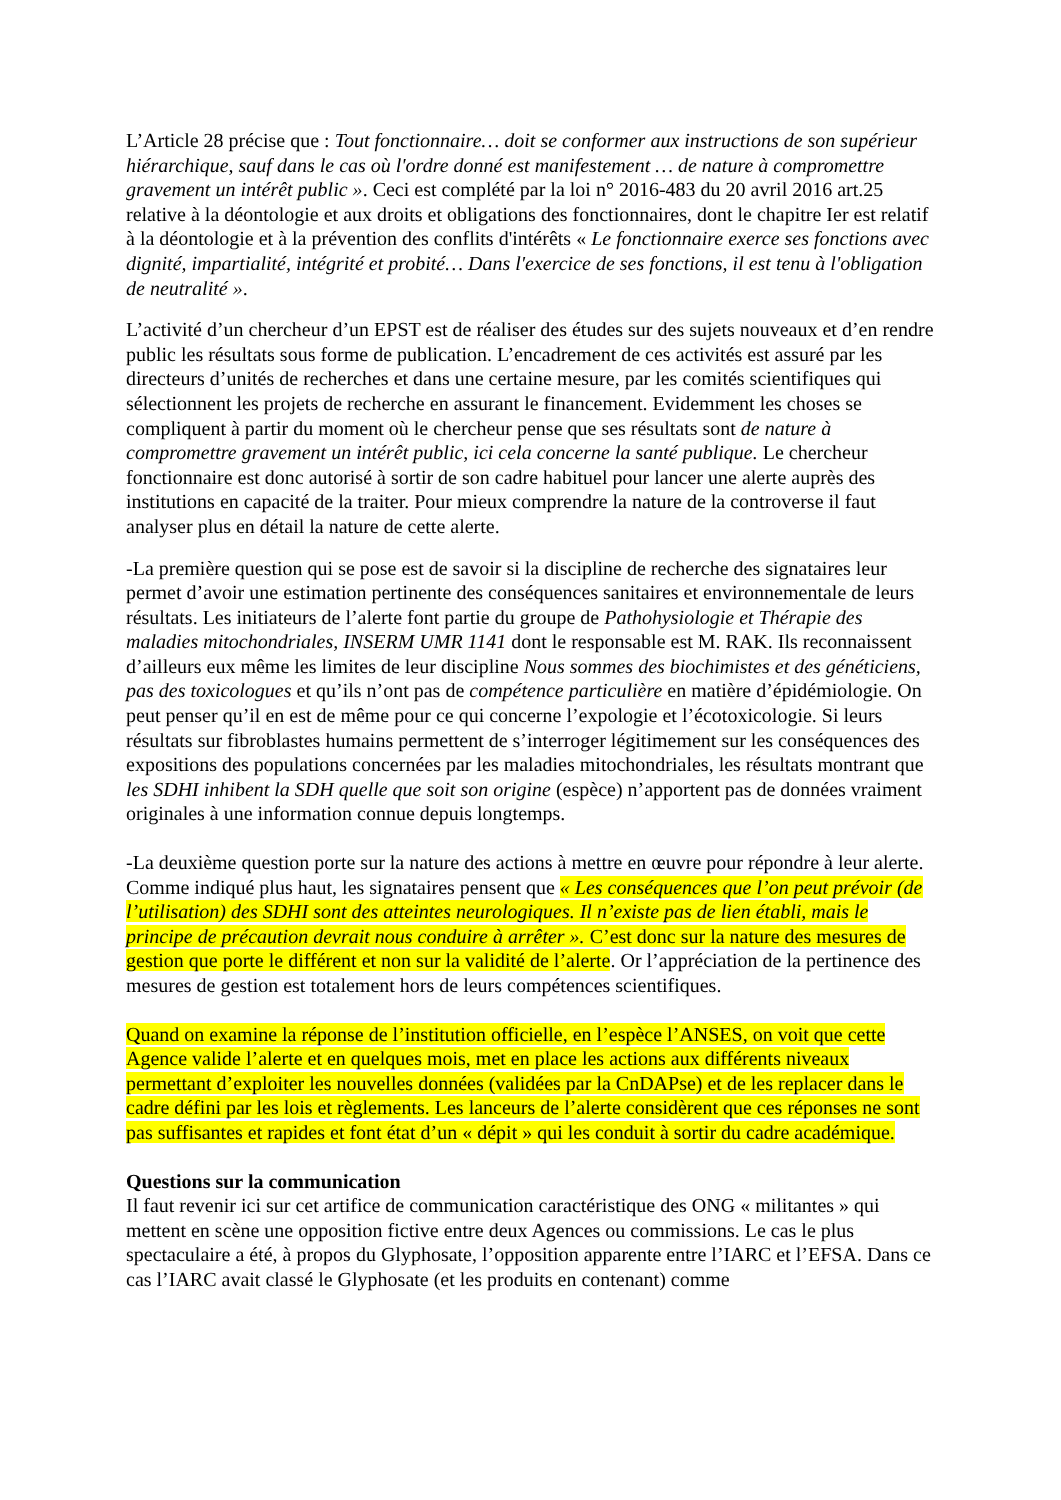L’Article 28 précise que : Tout fonctionnaire… doit se conformer aux instructions de son supérieur hiérarchique, sauf dans le cas où l'ordre donné est manifestement … de nature à compromettre gravement un intérêt public ». Ceci est complété par la loi n° 2016-483 du 20 avril 2016 art.25 relative à la déontologie et aux droits et obligations des fonctionnaires, dont le chapitre Ier est relatif à la déontologie et à la prévention des conflits d'intérêts « Le fonctionnaire exerce ses fonctions avec dignité, impartialité, intégrité et probité… Dans l'exercice de ses fonctions, il est tenu à l'obligation de neutralité ».
L’activité d’un chercheur d’un EPST est de réaliser des études sur des sujets nouveaux et d’en rendre public les résultats sous forme de publication. L’encadrement de ces activités est assuré par les directeurs d’unités de recherches et dans une certaine mesure, par les comités scientifiques qui sélectionnent les projets de recherche en assurant le financement. Evidemment les choses se compliquent à partir du moment où le chercheur pense que ses résultats sont de nature à compromettre gravement un intérêt public, ici cela concerne la santé publique. Le chercheur fonctionnaire est donc autorisé à sortir de son cadre habituel pour lancer une alerte auprès des institutions en capacité de la traiter. Pour mieux comprendre la nature de la controverse il faut analyser plus en détail la nature de cette alerte.
-La première question qui se pose est de savoir si la discipline de recherche des signataires leur permet d’avoir une estimation pertinente des conséquences sanitaires et environnementale de leurs résultats. Les initiateurs de l’alerte font partie du groupe de Pathohysiologie et Thérapie des maladies mitochondriales, INSERM UMR 1141 dont le responsable est M. RAK. Ils reconnaissent d’ailleurs eux même les limites de leur discipline Nous sommes des biochimistes et des généticiens, pas des toxicologues et qu’ils n’ont pas de compétence particulière en matière d’épidémiologie. On peut penser qu’il en est de même pour ce qui concerne l’expologie et l’écotoxicologie. Si leurs résultats sur fibroblastes humains permettent de s’interroger légitimement sur les conséquences des expositions des populations concernées par les maladies mitochondriales, les résultats montrant que les SDHI inhibent la SDH quelle que soit son origine (espèce) n’apportent pas de données vraiment originales à une information connue depuis longtemps.
-La deuxième question porte sur la nature des actions à mettre en œuvre pour répondre à leur alerte. Comme indiqué plus haut, les signataires pensent que « Les conséquences que l’on peut prévoir (de l’utilisation) des SDHI sont des atteintes neurologiques. Il n’existe pas de lien établi, mais le principe de précaution devrait nous conduire à arrêter ». C’est donc sur la nature des mesures de gestion que porte le différent et non sur la validité de l’alerte. Or l’appréciation de la pertinence des mesures de gestion est totalement hors de leurs compétences scientifiques.
Quand on examine la réponse de l’institution officielle, en l’espèce l’ANSES, on voit que cette Agence valide l’alerte et en quelques mois, met en place les actions aux différents niveaux permettant d’exploiter les nouvelles données (validées par la CnDAPse) et de les replacer dans le cadre défini par les lois et règlements. Les lanceurs de l’alerte considèrent que ces réponses ne sont pas suffisantes et rapides et font état d’un « dépit » qui les conduit à sortir du cadre académique.
Questions sur la communication
Il faut revenir ici sur cet artifice de communication caractéristique des ONG « militantes » qui mettent en scène une opposition fictive entre deux Agences ou commissions. Le cas le plus spectaculaire a été, à propos du Glyphosate, l’opposition apparente entre l’IARC et l’EFSA. Dans ce cas l’IARC avait classé le Glyphosate (et les produits en contenant) comme